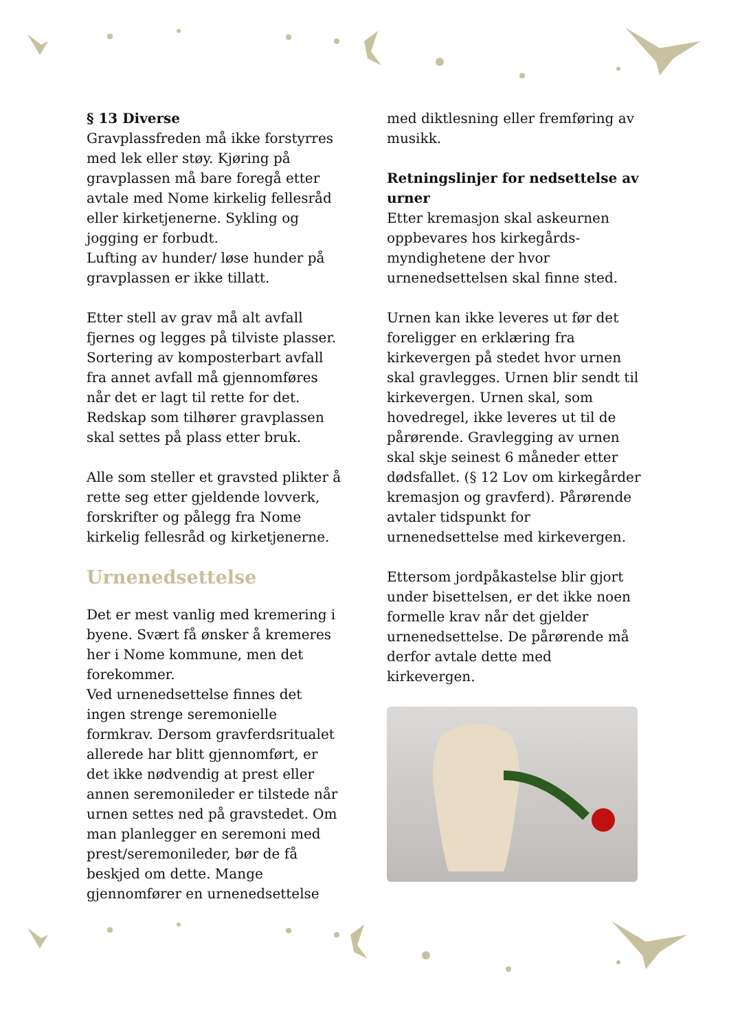§ 13 Diverse
Gravplassfreden må ikke forstyrres med lek eller støy. Kjøring på gravplassen må bare foregå etter avtale med Nome kirkelig fellesråd eller kirketjenerne. Sykling og jogging er forbudt.
Lufting av hunder/ løse hunder på gravplassen er ikke tillatt.
Etter stell av grav må alt avfall fjernes og legges på tilviste plasser. Sortering av komposterbart avfall fra annet avfall må gjennomføres når det er lagt til rette for det. Redskap som tilhører gravplassen skal settes på plass etter bruk.
Alle som steller et gravsted plikter å rette seg etter gjeldende lovverk, forskrifter og pålegg fra Nome kirkelig fellesråd og kirketjenerne.
Urnenedsettelse
Det er mest vanlig med kremering i byene. Svært få ønsker å kremeres her i Nome kommune, men det forekommer.
Ved urnenedsettelse finnes det ingen strenge seremonielle formkrav. Dersom gravferdsritualet allerede har blitt gjennomført, er det ikke nødvendig at prest eller annen seremonileder er tilstede når urnen settes ned på gravstedet. Om man planlegger en seremoni med prest/seremonileder, bør de få beskjed om dette. Mange gjennomfører en urnenedsettelse
med diktlesning eller fremføring av musikk.
Retningslinjer for nedsettelse av urner
Etter kremasjon skal askeurnen oppbevares hos kirkegårds-myndighetene der hvor urnenedsettelsen skal finne sted.
Urnen kan ikke leveres ut før det foreligger en erklæring fra kirkevergen på stedet hvor urnen skal gravlegges. Urnen blir sendt til kirkevergen. Urnen skal, som hovedregel, ikke leveres ut til de pårørende. Gravlegging av urnen skal skje seinest 6 måneder etter dødsfallet. (§ 12 Lov om kirkegårder kremasjon og gravferd). Pårørende avtaler tidspunkt for urnenedsettelse med kirkevergen.
Ettersom jordpåkastelse blir gjort under bisettelsen, er det ikke noen formelle krav når det gjelder urnenedsettelse. De pårørende må derfor avtale dette med kirkevergen.